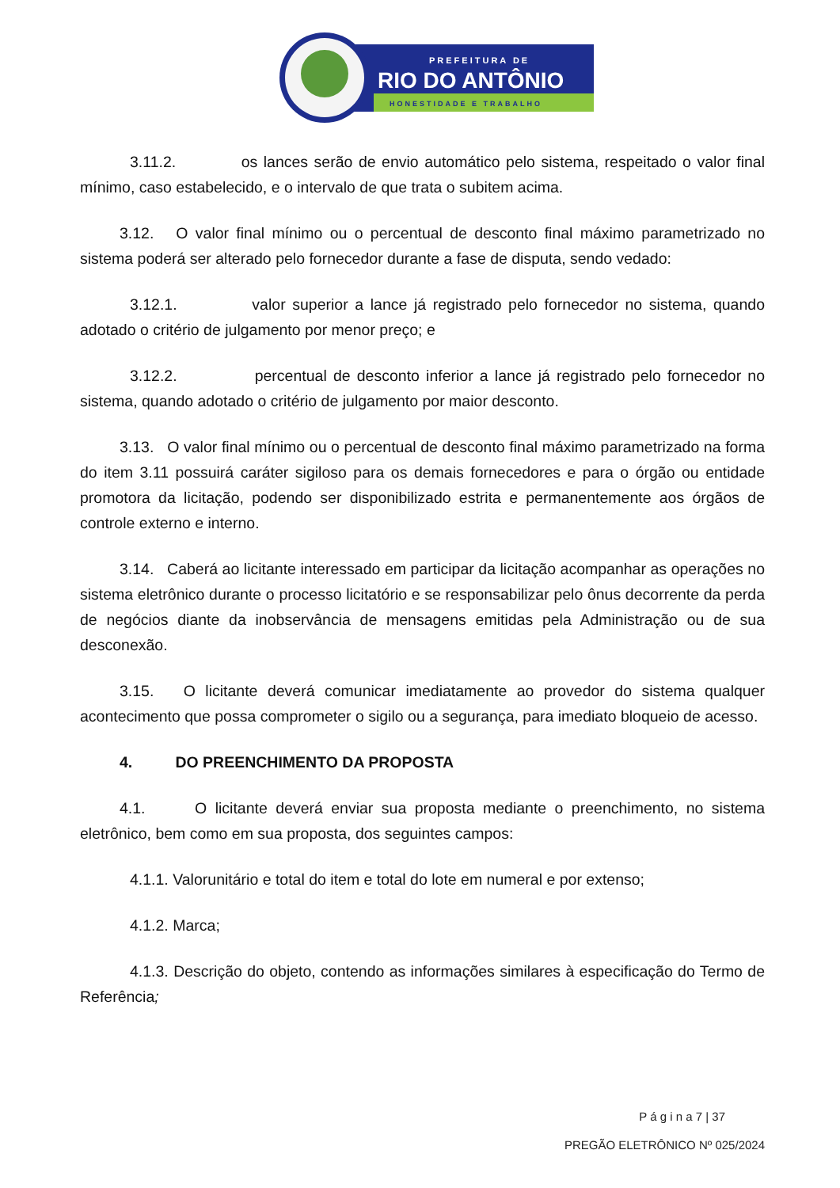PREFEITURA DE
RIO DO ANTÔNIO
HONESTIDADE E TRABALHO
3.11.2. os lances serão de envio automático pelo sistema, respeitado o valor final mínimo, caso estabelecido, e o intervalo de que trata o subitem acima.
3.12. O valor final mínimo ou o percentual de desconto final máximo parametrizado no sistema poderá ser alterado pelo fornecedor durante a fase de disputa, sendo vedado:
3.12.1. valor superior a lance já registrado pelo fornecedor no sistema, quando adotado o critério de julgamento por menor preço; e
3.12.2. percentual de desconto inferior a lance já registrado pelo fornecedor no sistema, quando adotado o critério de julgamento por maior desconto.
3.13. O valor final mínimo ou o percentual de desconto final máximo parametrizado na forma do item 3.11 possuirá caráter sigiloso para os demais fornecedores e para o órgão ou entidade promotora da licitação, podendo ser disponibilizado estrita e permanentemente aos órgãos de controle externo e interno.
3.14. Caberá ao licitante interessado em participar da licitação acompanhar as operações no sistema eletrônico durante o processo licitatório e se responsabilizar pelo ônus decorrente da perda de negócios diante da inobservância de mensagens emitidas pela Administração ou de sua desconexão.
3.15. O licitante deverá comunicar imediatamente ao provedor do sistema qualquer acontecimento que possa comprometer o sigilo ou a segurança, para imediato bloqueio de acesso.
4. DO PREENCHIMENTO DA PROPOSTA
4.1. O licitante deverá enviar sua proposta mediante o preenchimento, no sistema eletrônico, bem como em sua proposta, dos seguintes campos:
4.1.1. Valorunitário e total do item e total do lote em numeral e por extenso;
4.1.2. Marca;
4.1.3. Descrição do objeto, contendo as informações similares à especificação do Termo de Referência;
P á g i n a 7 | 37
PREGÃO ELETRÔNICO Nº 025/2024